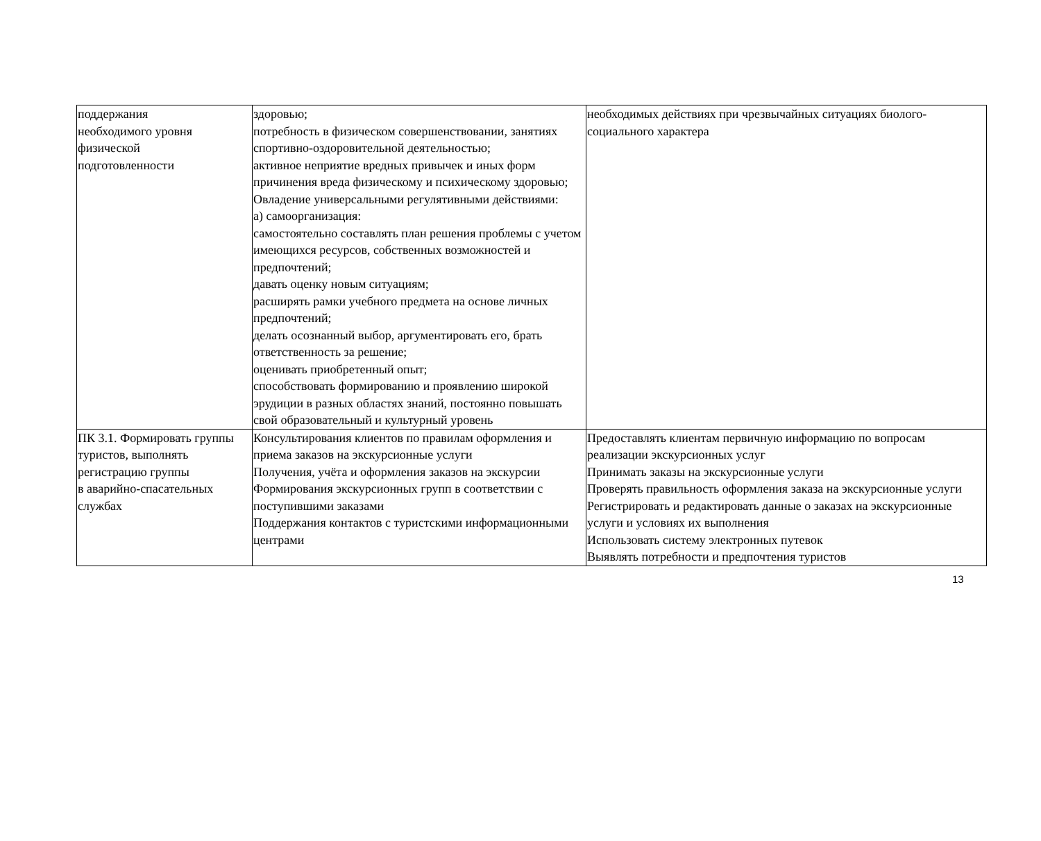| поддержания необходимого уровня физической подготовленности | здоровью; потребность в физическом совершенствовании, занятиях спортивно-оздоровительной деятельностью; активное неприятие вредных привычек и иных форм причинения вреда физическому и психическому здоровью; Овладение универсальными регулятивными действиями: а) самоорганизация: самостоятельно составлять план решения проблемы с учетом имеющихся ресурсов, собственных возможностей и предпочтений; давать оценку новым ситуациям; расширять рамки учебного предмета на основе личных предпочтений; делать осознанный выбор, аргументировать его, брать ответственность за решение; оценивать приобретенный опыт; способствовать формированию и проявлению широкой эрудиции в разных областях знаний, постоянно повышать свой образовательный и культурный уровень | необходимых действиях при чрезвычайных ситуациях биолого-социального характера |
| ПК 3.1. Формировать группы туристов, выполнять регистрацию группы в аварийно-спасательных службах | Консультирования клиентов по правилам оформления и приема заказов на экскурсионные услуги Получения, учёта и оформления заказов на экскурсии Формирования экскурсионных групп в соответствии с поступившими заказами Поддержания контактов с туристскими информационными центрами | Предоставлять клиентам первичную информацию по вопросам реализации экскурсионных услуг Принимать заказы на экскурсионные услуги Проверять правильность оформления заказа на экскурсионные услуги Регистрировать и редактировать данные о заказах на экскурсионные услуги и условиях их выполнения Использовать систему электронных путевок Выявлять потребности и предпочтения туристов |
13